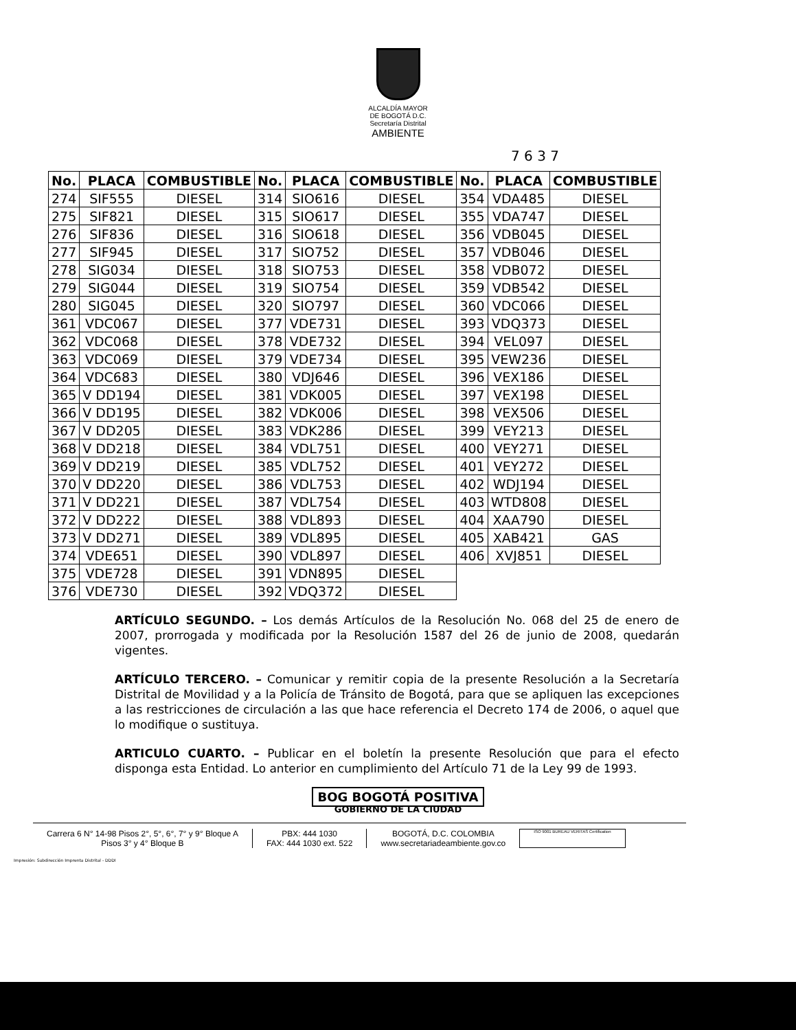ALCALDÍA MAYOR
DE BOGOTÁ D.C.
Secretaría Distrital
AMBIENTE
7 6 3 7
| No. | PLACA | COMBUSTIBLE | No. | PLACA | COMBUSTIBLE | No. | PLACA | COMBUSTIBLE |
| --- | --- | --- | --- | --- | --- | --- | --- | --- |
| 274 | SIF555 | DIESEL | 314 | SIO616 | DIESEL | 354 | VDA485 | DIESEL |
| 275 | SIF821 | DIESEL | 315 | SIO617 | DIESEL | 355 | VDA747 | DIESEL |
| 276 | SIF836 | DIESEL | 316 | SIO618 | DIESEL | 356 | VDB045 | DIESEL |
| 277 | SIF945 | DIESEL | 317 | SIO752 | DIESEL | 357 | VDB046 | DIESEL |
| 278 | SIG034 | DIESEL | 318 | SIO753 | DIESEL | 358 | VDB072 | DIESEL |
| 279 | SIG044 | DIESEL | 319 | SIO754 | DIESEL | 359 | VDB542 | DIESEL |
| 280 | SIG045 | DIESEL | 320 | SIO797 | DIESEL | 360 | VDC066 | DIESEL |
| 361 | VDC067 | DIESEL | 377 | VDE731 | DIESEL | 393 | VDQ373 | DIESEL |
| 362 | VDC068 | DIESEL | 378 | VDE732 | DIESEL | 394 | VEL097 | DIESEL |
| 363 | VDC069 | DIESEL | 379 | VDE734 | DIESEL | 395 | VEW236 | DIESEL |
| 364 | VDC683 | DIESEL | 380 | VDJ646 | DIESEL | 396 | VEX186 | DIESEL |
| 365 | V DD194 | DIESEL | 381 | VDK005 | DIESEL | 397 | VEX198 | DIESEL |
| 366 | V DD195 | DIESEL | 382 | VDK006 | DIESEL | 398 | VEX506 | DIESEL |
| 367 | V DD205 | DIESEL | 383 | VDK286 | DIESEL | 399 | VEY213 | DIESEL |
| 368 | V DD218 | DIESEL | 384 | VDL751 | DIESEL | 400 | VEY271 | DIESEL |
| 369 | V DD219 | DIESEL | 385 | VDL752 | DIESEL | 401 | VEY272 | DIESEL |
| 370 | V DD220 | DIESEL | 386 | VDL753 | DIESEL | 402 | WDJ194 | DIESEL |
| 371 | V DD221 | DIESEL | 387 | VDL754 | DIESEL | 403 | WTD808 | DIESEL |
| 372 | V DD222 | DIESEL | 388 | VDL893 | DIESEL | 404 | XAA790 | DIESEL |
| 373 | V DD271 | DIESEL | 389 | VDL895 | DIESEL | 405 | XAB421 | GAS |
| 374 | VDE651 | DIESEL | 390 | VDL897 | DIESEL | 406 | XVJ851 | DIESEL |
| 375 | VDE728 | DIESEL | 391 | VDN895 | DIESEL | | | |
| 376 | VDE730 | DIESEL | 392 | VDQ372 | DIESEL | | | |
ARTÍCULO SEGUNDO. – Los demás Artículos de la Resolución No. 068 del 25 de enero de 2007, prorrogada y modificada por la Resolución 1587 del 26 de junio de 2008, quedarán vigentes.
ARTÍCULO TERCERO. – Comunicar y remitir copia de la presente Resolución a la Secretaría Distrital de Movilidad y a la Policía de Tránsito de Bogotá, para que se apliquen las excepciones a las restricciones de circulación a las que hace referencia el Decreto 174 de 2006, o aquel que lo modifique o sustituya.
ARTICULO CUARTO. – Publicar en el boletín la presente Resolución que para el efecto disponga esta Entidad. Lo anterior en cumplimiento del Artículo 71 de la Ley 99 de 1993.
BOG BOGOTÁ POSITIVA
GOBIERNO DE LA CIUDAD
Carrera 6 N° 14-98 Pisos 2°, 5°, 6°, 7° y 9° Bloque A
Pisos 3° y 4° Bloque B
PBX: 444 1030
FAX: 444 1030 ext. 522
BOGOTÁ, D.C. COLOMBIA
www.secretariadeambiente.gov.co
ISO 9001 BUREAU VERITAS Certification
Impresión: Subdirección Imprenta Distrital - DDDI